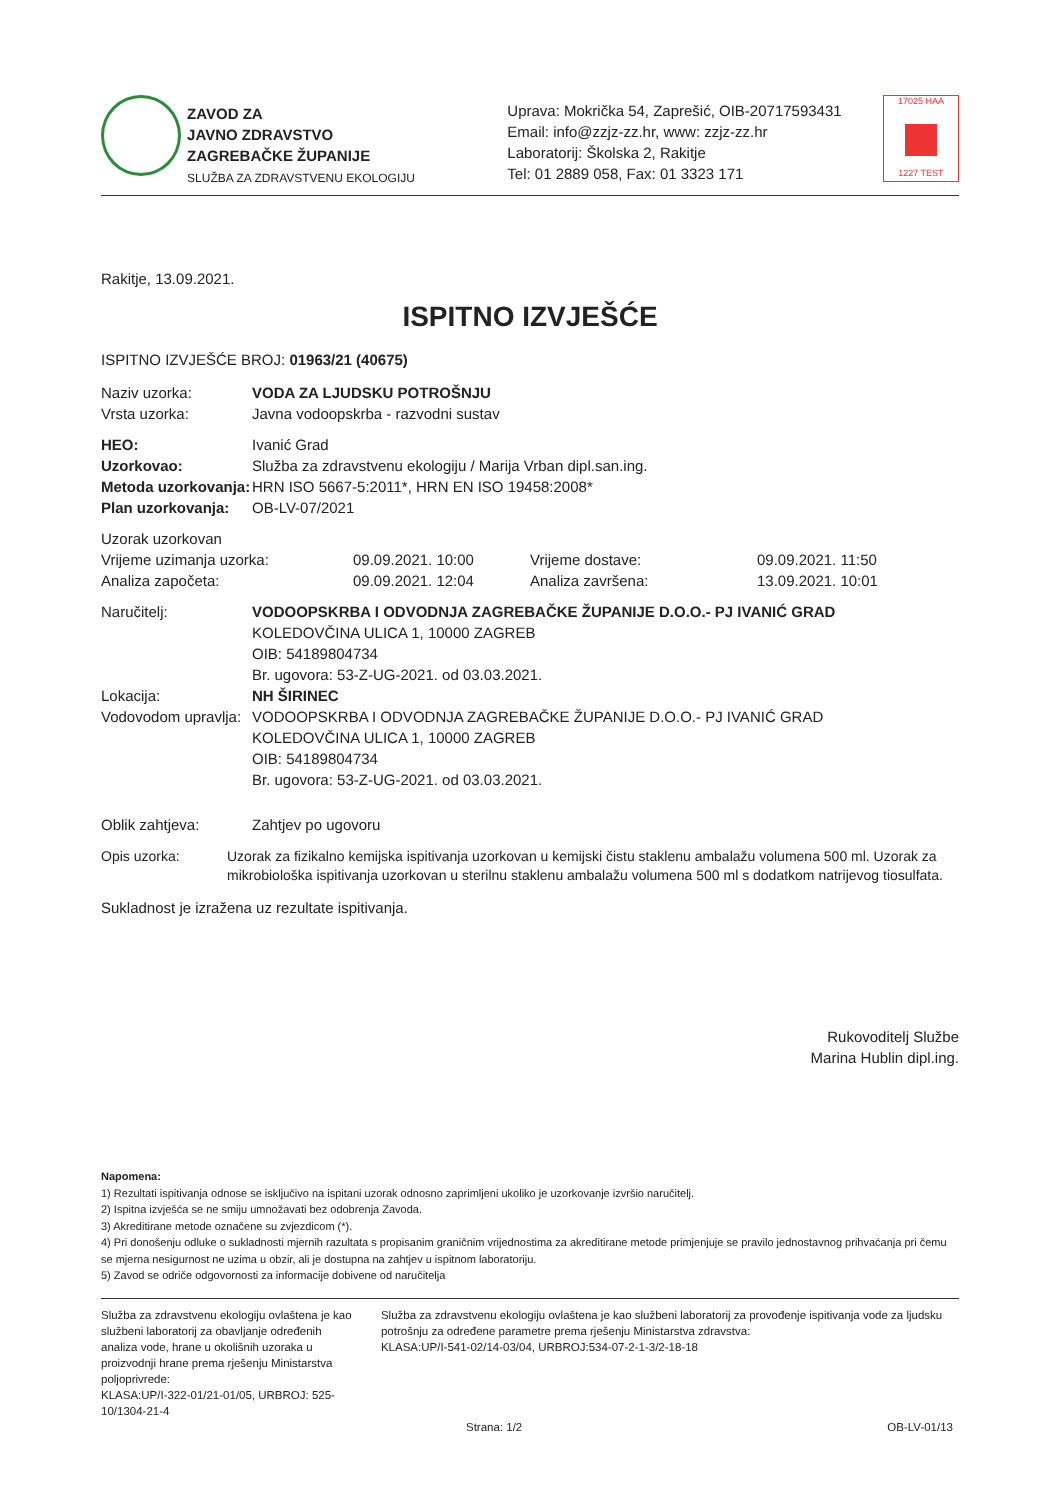ZAVOD ZA
JAVNO ZDRAVSTVO
ZAGREBAČKE ŽUPANIJE
SLUŽBA ZA ZDRAVSTVENU EKOLOGIJU
Uprava: Mokrička 54, Zaprešić, OIB-20717593431
Email: info@zzjz-zz.hr, www: zzjz-zz.hr
Laboratorij: Školska 2, Rakitje
Tel: 01 2889 058, Fax: 01 3323 171
17025 HAA
1227 TEST
Rakitje, 13.09.2021.
ISPITNO IZVJEŠĆE
ISPITNO IZVJEŠĆE BROJ: 01963/21 (40675)
Naziv uzorka: VODA ZA LJUDSKU POTROŠNJU
Vrsta uzorka: Javna vodoopskrba - razvodni sustav
HEO: Ivanić Grad
Uzorkovao: Služba za zdravstvenu ekologiju / Marija Vrban dipl.san.ing.
Metoda uzorkovanja: HRN ISO 5667-5:2011*, HRN EN ISO 19458:2008*
Plan uzorkovanja: OB-LV-07/2021
Uzorak uzorkovan
Vrijeme uzimanja uzorka: 09.09.2021. 10:00 Vrijeme dostave: 09.09.2021. 11:50
Analiza započeta: 09.09.2021. 12:04 Analiza završena: 13.09.2021. 10:01
Naručitelj: VODOOPSKRBA I ODVODNJA ZAGREBAČKE ŽUPANIJE D.O.O.- PJ IVANIĆ GRAD
KOLEDOVČINA ULICA 1, 10000 ZAGREB
OIB: 54189804734
Br. ugovora: 53-Z-UG-2021. od 03.03.2021.
Lokacija: NH ŠIRINEC
Vodovodom upravlja: VODOOPSKRBA I ODVODNJA ZAGREBAČKE ŽUPANIJE D.O.O.- PJ IVANIĆ GRAD
KOLEDOVČINA ULICA 1, 10000 ZAGREB
OIB: 54189804734
Br. ugovora: 53-Z-UG-2021. od 03.03.2021.
Oblik zahtjeva: Zahtjev po ugovoru
Opis uzorka: Uzorak za fizikalno kemijska ispitivanja uzorkovan u kemijski čistu staklenu ambalažu volumena 500 ml. Uzorak za mikrobiološka ispitivanja uzorkovan u sterilnu staklenu ambalažu volumena 500 ml s dodatkom natrijevog tiosulfata.
Sukladnost je izražena uz rezultate ispitivanja.
Rukovoditelj Službe
Marina Hublin dipl.ing.
Napomena:
1) Rezultati ispitivanja odnose se isključivo na ispitani uzorak odnosno zaprimljeni ukoliko je uzorkovanje izvršio naručitelj.
2) Ispitna izvješća se ne smiju umnožavati bez odobrenja Zavoda.
3) Akreditirane metode označene su zvjezdicom (*).
4) Pri donošenju odluke o sukladnosti mjernih razultata s propisanim graničnim vrijednostima za akreditirane metode primjenjuje se pravilo jednostavnog prihvaćanja pri čemu se mjerna nesigurnost ne uzima u obzir, ali je dostupna na zahtjev u ispitnom laboratoriju.
5) Zavod se odriče odgovornosti za informacije dobivene od naručitelja
Služba za zdravstvenu ekologiju ovlaštena je kao službeni laboratorij za obavljanje određenih analiza vode, hrane u okolišnih uzoraka u proizvodnji hrane prema rješenju Ministarstva poljoprivrede:
KLASA:UP/I-322-01/21-01/05, URBROJ: 525-10/1304-21-4
Služba za zdravstvenu ekologiju ovlaštena je kao službeni laboratorij za provođenje ispitivanja vode za ljudsku potrošnju za određene parametre prema rješenju Ministarstva zdravstva:
KLASA:UP/I-541-02/14-03/04, URBROJ:534-07-2-1-3/2-18-18
Strana: 1/2 OB-LV-01/13